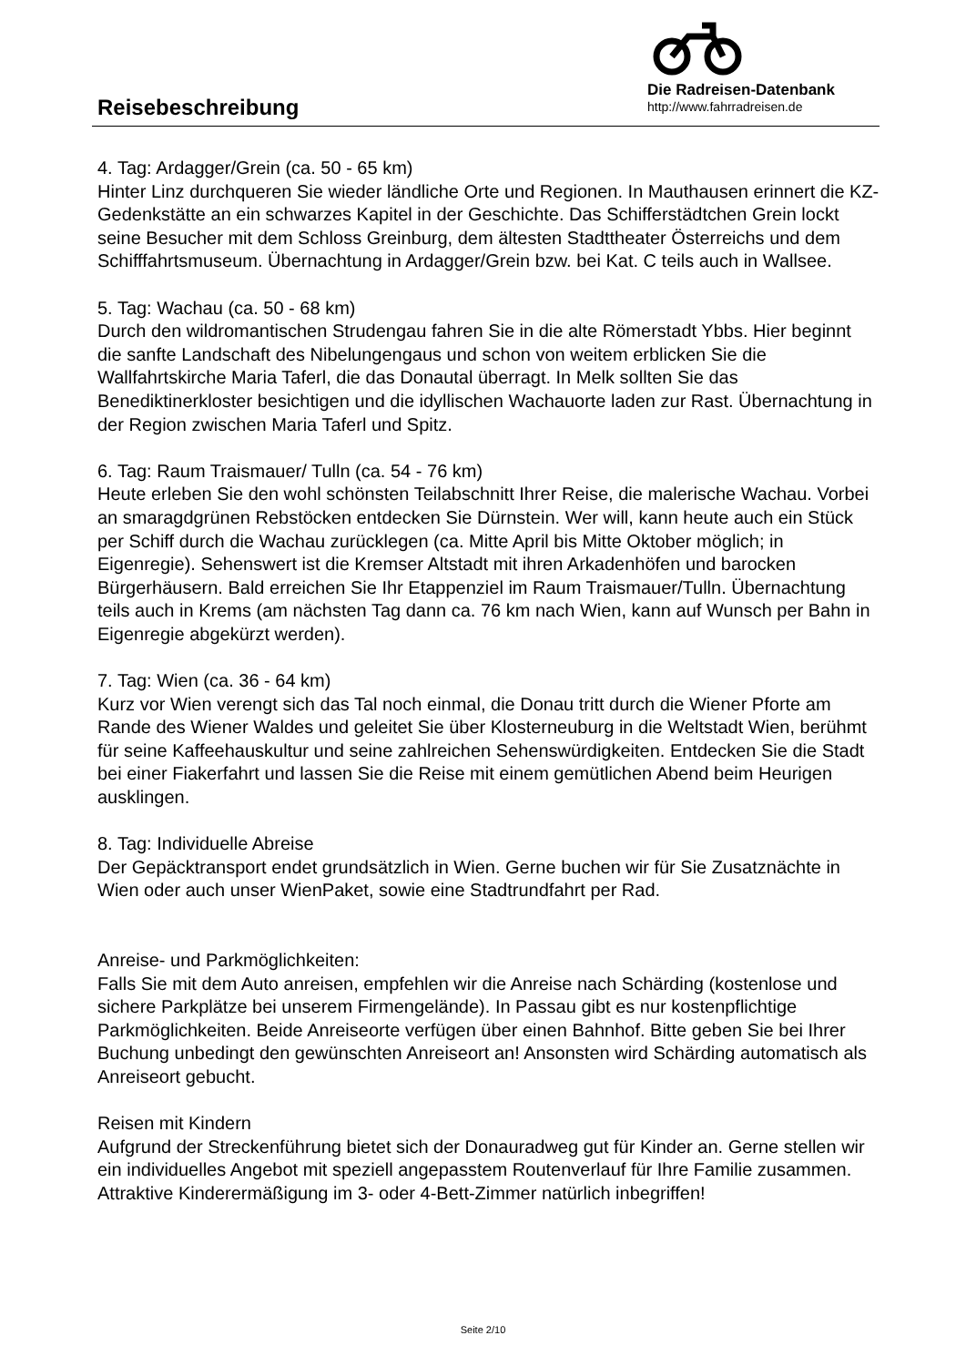Reisebeschreibung
Die Radreisen-Datenbank
http://www.fahrradreisen.de
4. Tag: Ardagger/Grein (ca. 50 - 65 km)
Hinter Linz durchqueren Sie wieder ländliche Orte und Regionen. In Mauthausen erinnert die KZ-Gedenkstätte an ein schwarzes Kapitel in der Geschichte. Das Schifferstädtchen Grein lockt seine Besucher mit dem Schloss Greinburg, dem ältesten Stadttheater Österreichs und dem Schifffahrtsmuseum. Übernachtung in Ardagger/Grein bzw. bei Kat. C teils auch in Wallsee.
5. Tag: Wachau (ca. 50 - 68 km)
Durch den wildromantischen Strudengau fahren Sie in die alte Römerstadt Ybbs. Hier beginnt die sanfte Landschaft des Nibelungengaus und schon von weitem erblicken Sie die Wallfahrtskirche Maria Taferl, die das Donautal überragt. In Melk sollten Sie das Benediktinerkloster besichtigen und die idyllischen Wachauorte laden zur Rast. Übernachtung in der Region zwischen Maria Taferl und Spitz.
6. Tag: Raum Traismauer/ Tulln (ca. 54 - 76 km)
Heute erleben Sie den wohl schönsten Teilabschnitt Ihrer Reise, die malerische Wachau. Vorbei an smaragdgrünen Rebstöcken entdecken Sie Dürnstein. Wer will, kann heute auch ein Stück per Schiff durch die Wachau zurücklegen (ca. Mitte April bis Mitte Oktober möglich; in Eigenregie). Sehenswert ist die Kremser Altstadt mit ihren Arkadenhöfen und barocken Bürgerhäusern. Bald erreichen Sie Ihr Etappenziel im Raum Traismauer/Tulln. Übernachtung teils auch in Krems (am nächsten Tag dann ca. 76 km nach Wien, kann auf Wunsch per Bahn in Eigenregie abgekürzt werden).
7. Tag: Wien (ca. 36 - 64 km)
Kurz vor Wien verengt sich das Tal noch einmal, die Donau tritt durch die Wiener Pforte am Rande des Wiener Waldes und geleitet Sie über Klosterneuburg in die Weltstadt Wien, berühmt für seine Kaffeehauskultur und seine zahlreichen Sehenswürdigkeiten. Entdecken Sie die Stadt bei einer Fiakerfahrt und lassen Sie die Reise mit einem gemütlichen Abend beim Heurigen ausklingen.
8. Tag: Individuelle Abreise
Der Gepäcktransport endet grundsätzlich in Wien. Gerne buchen wir für Sie Zusatznächte in Wien oder auch unser WienPaket, sowie eine Stadtrundfahrt per Rad.
Anreise- und Parkmöglichkeiten:
Falls Sie mit dem Auto anreisen, empfehlen wir die Anreise nach Schärding (kostenlose und sichere Parkplätze bei unserem Firmengelände). In Passau gibt es nur kostenpflichtige Parkmöglichkeiten. Beide Anreiseorte verfügen über einen Bahnhof. Bitte geben Sie bei Ihrer Buchung unbedingt den gewünschten Anreiseort an! Ansonsten wird Schärding automatisch als Anreiseort gebucht.
Reisen mit Kindern
Aufgrund der Streckenführung bietet sich der Donauradweg gut für Kinder an. Gerne stellen wir ein individuelles Angebot mit speziell angepasstem Routenverlauf für Ihre Familie zusammen. Attraktive Kinderermäßigung im 3- oder 4-Bett-Zimmer natürlich inbegriffen!
Seite 2/10